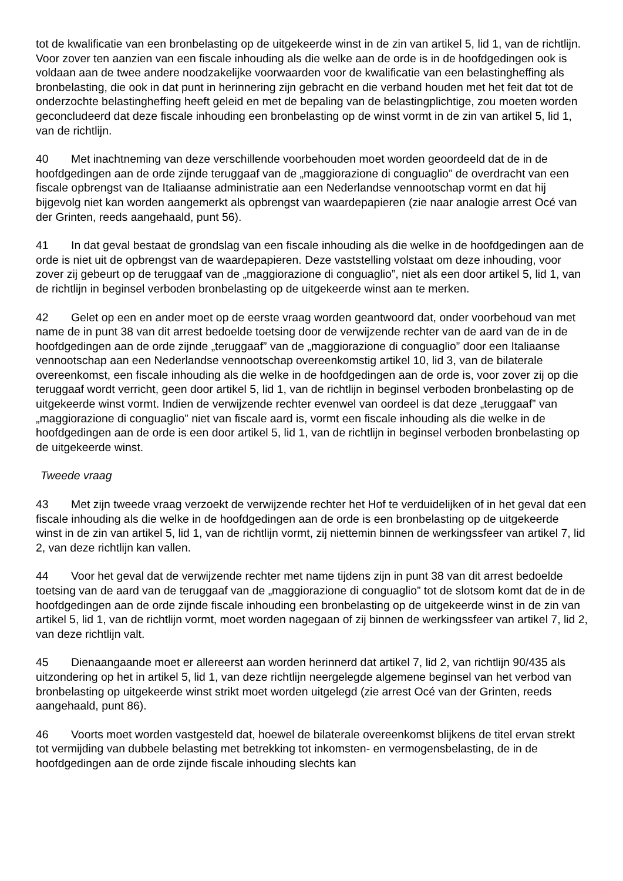tot de kwalificatie van een bronbelasting op de uitgekeerde winst in de zin van artikel 5, lid 1, van de richtlijn. Voor zover ten aanzien van een fiscale inhouding als die welke aan de orde is in de hoofdgedingen ook is voldaan aan de twee andere noodzakelijke voorwaarden voor de kwalificatie van een belastingheffing als bronbelasting, die ook in dat punt in herinnering zijn gebracht en die verband houden met het feit dat tot de onderzochte belastingheffing heeft geleid en met de bepaling van de belastingplichtige, zou moeten worden geconcludeerd dat deze fiscale inhouding een bronbelasting op de winst vormt in de zin van artikel 5, lid 1, van de richtlijn.
40 Met inachtneming van deze verschillende voorbehouden moet worden geoordeeld dat de in de hoofdgedingen aan de orde zijnde teruggaaf van de „maggiorazione di conguaglio” de overdracht van een fiscale opbrengst van de Italiaanse administratie aan een Nederlandse vennootschap vormt en dat hij bijgevolg niet kan worden aangemerkt als opbrengst van waardepapieren (zie naar analogie arrest Océ van der Grinten, reeds aangehaald, punt 56).
41 In dat geval bestaat de grondslag van een fiscale inhouding als die welke in de hoofdgedingen aan de orde is niet uit de opbrengst van de waardepapieren. Deze vaststelling volstaat om deze inhouding, voor zover zij gebeurt op de teruggaaf van de „maggiorazione di conguaglio”, niet als een door artikel 5, lid 1, van de richtlijn in beginsel verboden bronbelasting op de uitgekeerde winst aan te merken.
42 Gelet op een en ander moet op de eerste vraag worden geantwoord dat, onder voorbehoud van met name de in punt 38 van dit arrest bedoelde toetsing door de verwijzende rechter van de aard van de in de hoofdgedingen aan de orde zijnde „teruggaaf” van de „maggiorazione di conguaglio” door een Italiaanse vennootschap aan een Nederlandse vennootschap overeenkomstig artikel 10, lid 3, van de bilaterale overeenkomst, een fiscale inhouding als die welke in de hoofdgedingen aan de orde is, voor zover zij op die teruggaaf wordt verricht, geen door artikel 5, lid 1, van de richtlijn in beginsel verboden bronbelasting op de uitgekeerde winst vormt. Indien de verwijzende rechter evenwel van oordeel is dat deze „teruggaaf” van „maggiorazione di conguaglio” niet van fiscale aard is, vormt een fiscale inhouding als die welke in de hoofdgedingen aan de orde is een door artikel 5, lid 1, van de richtlijn in beginsel verboden bronbelasting op de uitgekeerde winst.
Tweede vraag
43 Met zijn tweede vraag verzoekt de verwijzende rechter het Hof te verduidelijken of in het geval dat een fiscale inhouding als die welke in de hoofdgedingen aan de orde is een bronbelasting op de uitgekeerde winst in de zin van artikel 5, lid 1, van de richtlijn vormt, zij niettemin binnen de werkingssfeer van artikel 7, lid 2, van deze richtlijn kan vallen.
44 Voor het geval dat de verwijzende rechter met name tijdens zijn in punt 38 van dit arrest bedoelde toetsing van de aard van de teruggaaf van de „maggiorazione di conguaglio” tot de slotsom komt dat de in de hoofdgedingen aan de orde zijnde fiscale inhouding een bronbelasting op de uitgekeerde winst in de zin van artikel 5, lid 1, van de richtlijn vormt, moet worden nagegaan of zij binnen de werkingssfeer van artikel 7, lid 2, van deze richtlijn valt.
45 Dienaangaande moet er allereerst aan worden herinnerd dat artikel 7, lid 2, van richtlijn 90/435 als uitzondering op het in artikel 5, lid 1, van deze richtlijn neergelegde algemene beginsel van het verbod van bronbelasting op uitgekeerde winst strikt moet worden uitgelegd (zie arrest Océ van der Grinten, reeds aangehaald, punt 86).
46 Voorts moet worden vastgesteld dat, hoewel de bilaterale overeenkomst blijkens de titel ervan strekt tot vermijding van dubbele belasting met betrekking tot inkomsten- en vermogensbelasting, de in de hoofdgedingen aan de orde zijnde fiscale inhouding slechts kan